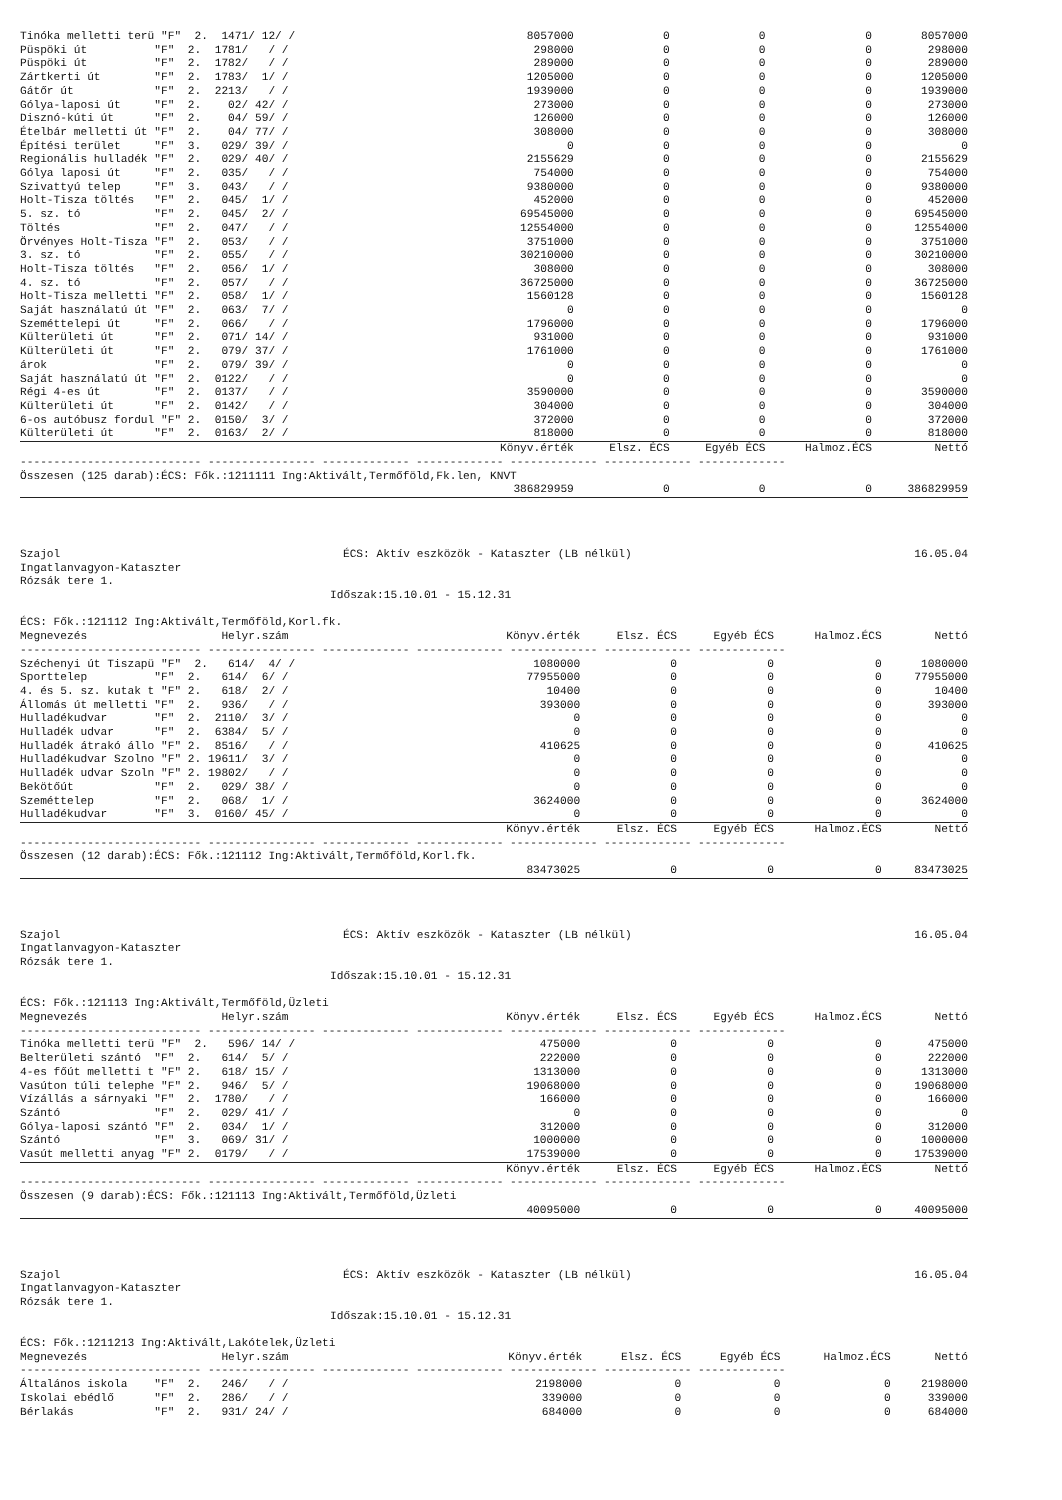| Tinóka melletti terü "F" 2. 1471/ 12/ / | 8057000 | 0 | 0 | 0 | 8057000 |
| Püspöki út "F" 2. 1781/ / / | 298000 | 0 | 0 | 0 | 298000 |
| Püspöki út "F" 2. 1782/ / / | 289000 | 0 | 0 | 0 | 289000 |
| Zártkerti út "F" 2. 1783/ 1/ / | 1205000 | 0 | 0 | 0 | 1205000 |
| Gátőr út "F" 2. 2213/ / / | 1939000 | 0 | 0 | 0 | 1939000 |
| Gólya-laposi út "F" 2. 02/ 42/ / | 273000 | 0 | 0 | 0 | 273000 |
| Disznó-kúti út "F" 2. 04/ 59/ / | 126000 | 0 | 0 | 0 | 126000 |
| Ételbár melletti út "F" 2. 04/ 77/ / | 308000 | 0 | 0 | 0 | 308000 |
| Építési terület "F" 3. 029/ 39/ / | 0 | 0 | 0 | 0 | 0 |
| Regionális hulladék "F" 2. 029/ 40/ / | 2155629 | 0 | 0 | 0 | 2155629 |
| Gólya laposi út "F" 2. 035/ / / | 754000 | 0 | 0 | 0 | 754000 |
| Szivattyú telep "F" 3. 043/ / / | 9380000 | 0 | 0 | 0 | 9380000 |
| Holt-Tisza töltés "F" 2. 045/ 1/ / | 452000 | 0 | 0 | 0 | 452000 |
| 5. sz. tó "F" 2. 045/ 2/ / | 69545000 | 0 | 0 | 0 | 69545000 |
| Töltés "F" 2. 047/ / / | 12554000 | 0 | 0 | 0 | 12554000 |
| Örvényes Holt-Tisza "F" 2. 053/ / / | 3751000 | 0 | 0 | 0 | 3751000 |
| 3. sz. tó "F" 2. 055/ / / | 30210000 | 0 | 0 | 0 | 30210000 |
| Holt-Tisza töltés "F" 2. 056/ 1/ / | 308000 | 0 | 0 | 0 | 308000 |
| 4. sz. tó "F" 2. 057/ / / | 36725000 | 0 | 0 | 0 | 36725000 |
| Holt-Tisza melletti "F" 2. 058/ 1/ / | 1560128 | 0 | 0 | 0 | 1560128 |
| Saját használatú út "F" 2. 063/ 7/ / | 0 | 0 | 0 | 0 | 0 |
| Szeméttelepi út "F" 2. 066/ / / | 1796000 | 0 | 0 | 0 | 1796000 |
| Külterületi út "F" 2. 071/ 14/ / | 931000 | 0 | 0 | 0 | 931000 |
| Külterületi út "F" 2. 079/ 37/ / | 1761000 | 0 | 0 | 0 | 1761000 |
| árok "F" 2. 079/ 39/ / | 0 | 0 | 0 | 0 | 0 |
| Saját használatú út "F" 2. 0122/ / / | 0 | 0 | 0 | 0 | 0 |
| Régi 4-es út "F" 2. 0137/ / / | 3590000 | 0 | 0 | 0 | 3590000 |
| Külterületi út "F" 2. 0142/ / / | 304000 | 0 | 0 | 0 | 304000 |
| 6-os autóbusz fordul "F" 2. 0150/ 3/ / | 372000 | 0 | 0 | 0 | 372000 |
| Külterületi út "F" 2. 0163/ 2/ / | 818000 | 0 | 0 | 0 | 818000 |
| | Könyv.érték | Elsz. ÉCS | Egyéb ÉCS | Halmoz.ÉCS | Nettó |
| --------------------------- ---------------- ------------- ------------- ------------- ------------- ------------- | | | | | |
| Összesen (125 darab):ÉCS: Fők.:1211111 Ing:Aktivált,Termőföld,Fk.len, KNVT | | | | | |
| | 386829959 | 0 | 0 | 0 | 386829959 |
Szajol ÉCS: Aktív eszközök - Kataszter (LB nélkül) 16.05.04
Ingatlanvagyon-Kataszter
Rózsák tere 1.
Időszak:15.10.01 - 15.12.31
ÉCS: Fők.:121112 Ing:Aktivált,Termőföld,Korl.fk.
| Megnevezés Helyr.szám | Könyv.érték | Elsz. ÉCS | Egyéb ÉCS | Halmoz.ÉCS | Nettó |
| --- | --- | --- | --- | --- | --- |
| --------------------------- ---------------- ------------- ------------- ------------- ------------- ------------- | | | | | |
| Széchenyi út Tiszapü "F" 2. 614/ 4/ / | 1080000 | 0 | 0 | 0 | 1080000 |
| Sporttelep "F" 2. 614/ 6/ / | 77955000 | 0 | 0 | 0 | 77955000 |
| 4. és 5. sz. kutak t "F" 2. 618/ 2/ / | 10400 | 0 | 0 | 0 | 10400 |
| Állomás út melletti "F" 2. 936/ / / | 393000 | 0 | 0 | 0 | 393000 |
| Hulladékudvar "F" 2. 2110/ 3/ / | 0 | 0 | 0 | 0 | 0 |
| Hulladék udvar "F" 2. 6384/ 5/ / | 0 | 0 | 0 | 0 | 0 |
| Hulladék átrakó állo "F" 2. 8516/ / / | 410625 | 0 | 0 | 0 | 410625 |
| Hulladékudvar Szolno "F" 2. 19611/ 3/ / | 0 | 0 | 0 | 0 | 0 |
| Hulladék udvar Szoln "F" 2. 19802/ / / | 0 | 0 | 0 | 0 | 0 |
| Bekötőút "F" 2. 029/ 38/ / | 0 | 0 | 0 | 0 | 0 |
| Szeméttelep "F" 2. 068/ 1/ / | 3624000 | 0 | 0 | 0 | 3624000 |
| Hulladékudvar "F" 3. 0160/ 45/ / | 0 | 0 | 0 | 0 | 0 |
| | Könyv.érték | Elsz. ÉCS | Egyéb ÉCS | Halmoz.ÉCS | Nettó |
| --------------------------- ---------------- ------------- ------------- ------------- ------------- ------------- | | | | | |
| Összesen (12 darab):ÉCS: Fők.:121112 Ing:Aktivált,Termőföld,Korl.fk. | | | | | |
| | 83473025 | 0 | 0 | 0 | 83473025 |
Szajol ÉCS: Aktív eszközök - Kataszter (LB nélkül) 16.05.04
Ingatlanvagyon-Kataszter
Rózsák tere 1.
Időszak:15.10.01 - 15.12.31
ÉCS: Fők.:121113 Ing:Aktivált,Termőföld,Üzleti
| Megnevezés Helyr.szám | Könyv.érték | Elsz. ÉCS | Egyéb ÉCS | Halmoz.ÉCS | Nettó |
| --- | --- | --- | --- | --- | --- |
| --------------------------- ---------------- ------------- ------------- ------------- ------------- ------------- | | | | | |
| Tinóka melletti terü "F" 2. 596/ 14/ / | 475000 | 0 | 0 | 0 | 475000 |
| Belterületi szántó "F" 2. 614/ 5/ / | 222000 | 0 | 0 | 0 | 222000 |
| 4-es főút melletti t "F" 2. 618/ 15/ / | 1313000 | 0 | 0 | 0 | 1313000 |
| Vasúton túli telephe "F" 2. 946/ 5/ / | 19068000 | 0 | 0 | 0 | 19068000 |
| Vízállás a sárnyaki "F" 2. 1780/ / / | 166000 | 0 | 0 | 0 | 166000 |
| Szántó "F" 2. 029/ 41/ / | 0 | 0 | 0 | 0 | 0 |
| Gólya-laposi szántó "F" 2. 034/ 1/ / | 312000 | 0 | 0 | 0 | 312000 |
| Szántó "F" 3. 069/ 31/ / | 1000000 | 0 | 0 | 0 | 1000000 |
| Vasút melletti anyag "F" 2. 0179/ / / | 17539000 | 0 | 0 | 0 | 17539000 |
| | Könyv.érték | Elsz. ÉCS | Egyéb ÉCS | Halmoz.ÉCS | Nettó |
| --------------------------- ---------------- ------------- ------------- ------------- ------------- ------------- | | | | | |
| Összesen (9 darab):ÉCS: Fők.:121113 Ing:Aktivált,Termőföld,Üzleti | | | | | |
| | 40095000 | 0 | 0 | 0 | 40095000 |
Szajol ÉCS: Aktív eszközök - Kataszter (LB nélkül) 16.05.04
Ingatlanvagyon-Kataszter
Rózsák tere 1.
Időszak:15.10.01 - 15.12.31
ÉCS: Fők.:1211213 Ing:Aktivált,Lakótelek,Üzleti
| Megnevezés Helyr.szám | Könyv.érték | Elsz. ÉCS | Egyéb ÉCS | Halmoz.ÉCS | Nettó |
| --- | --- | --- | --- | --- | --- |
| --------------------------- ---------------- ------------- ------------- ------------- ------------- ------------- | | | | | |
| Általános iskola "F" 2. 246/ / / | 2198000 | 0 | 0 | 0 | 2198000 |
| Iskolai ebédlő "F" 2. 286/ / / | 339000 | 0 | 0 | 0 | 339000 |
| Bérlakás "F" 2. 931/ 24/ / | 684000 | 0 | 0 | 0 | 684000 |